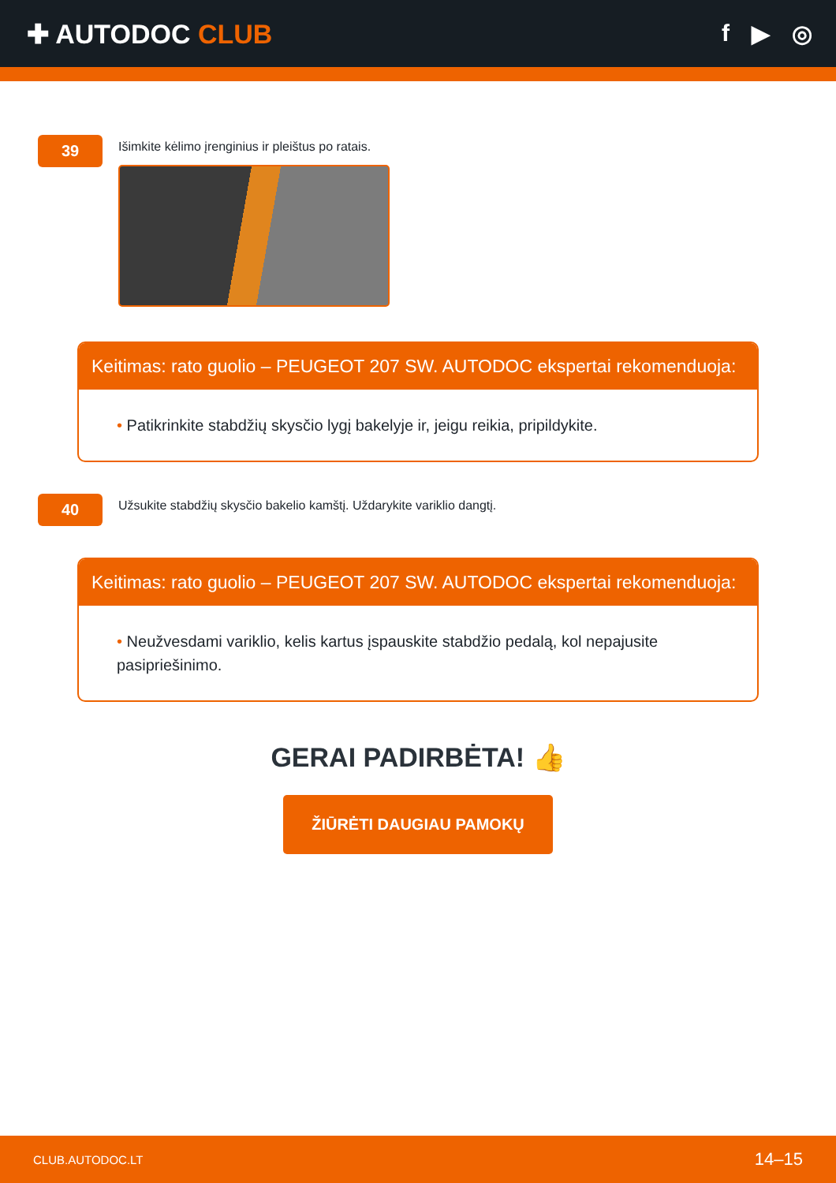✚ AUTODOC CLUB f ▶ ◎
39
Išimkite kėlimo įrenginius ir pleištus po ratais.
Keitimas: rato guolio – PEUGEOT 207 SW. AUTODOC ekspertai rekomenduoja:
• Patikrinkite stabdžių skysčio lygį bakelyje ir, jeigu reikia, pripildykite.
40
Užsukite stabdžių skysčio bakelio kamštį. Uždarykite variklio dangtį.
Keitimas: rato guolio – PEUGEOT 207 SW. AUTODOC ekspertai rekomenduoja:
• Neužvesdami variklio, kelis kartus įspauskite stabdžio pedalą, kol nepajusite pasipriešinimo.
GERAI PADIRBĖTA! 👍
ŽIŪRĖTI DAUGIAU PAMOKŲ
CLUB.AUTODOC.LT 14–15